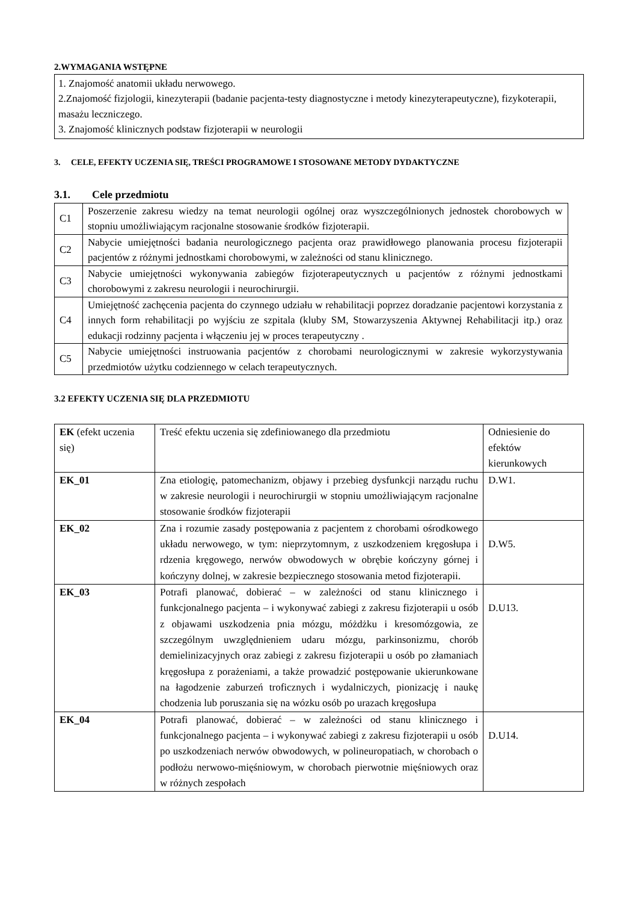2.WYMAGANIA WSTĘPNE
1. Znajomość anatomii układu nerwowego.
2.Znajomość fizjologii, kinezyterapii (badanie pacjenta-testy diagnostyczne i metody kinezyterapeutyczne), fizykoterapii, masażu leczniczego.
3. Znajomość klinicznych podstaw fizjoterapii w neurologii
3. CELE, EFEKTY UCZENIA SIĘ, TREŚCI PROGRAMOWE I STOSOWANE METODY DYDAKTYCZNE
3.1. Cele przedmiotu
| C1 | Poszerzenie zakresu wiedzy na temat neurologii ogólnej oraz wyszczególnionych jednostek chorobowych w stopniu umożliwiającym racjonalne stosowanie środków fizjoterapii. |
| C2 | Nabycie umiejętności badania neurologicznego pacjenta oraz prawidłowego planowania procesu fizjoterapii pacjentów z różnymi jednostkami chorobowymi, w zależności od stanu klinicznego. |
| C3 | Nabycie umiejętności wykonywania zabiegów fizjoterapeutycznych u pacjentów z różnymi jednostkami chorobowymi z zakresu neurologii i neurochirurgii. |
| C4 | Umiejętność zachęcenia pacjenta do czynnego udziału w rehabilitacji poprzez doradzanie pacjentowi korzystania z innych form rehabilitacji po wyjściu ze szpitala (kluby SM, Stowarzyszenia Aktywnej Rehabilitacji itp.) oraz edukacji rodzinny pacjenta i włączeniu jej w proces terapeutyczny . |
| C5 | Nabycie umiejętności instruowania pacjentów z chorobami neurologicznymi w zakresie wykorzystywania przedmiotów użytku codziennego w celach terapeutycznych. |
3.2 EFEKTY UCZENIA SIĘ DLA PRZEDMIOTU
| EK (efekt uczenia się) | Treść efektu uczenia się zdefiniowanego dla przedmiotu | Odniesienie do efektów kierunkowych |
| EK_01 | Zna etiologię, patomechanizm, objawy i przebieg dysfunkcji narządu ruchu w zakresie neurologii i neurochirurgii w stopniu umożliwiającym racjonalne stosowanie środków fizjoterapii | D.W1. |
| EK_02 | Zna i rozumie zasady postępowania z pacjentem z chorobami ośrodkowego układu nerwowego, w tym: nieprzytomnym, z uszkodzeniem kręgosłupa i rdzenia kręgowego, nerwów obwodowych w obrębie kończyny górnej i kończyny dolnej, w zakresie bezpiecznego stosowania metod fizjoterapii. | D.W5. |
| EK_03 | Potrafi planować, dobierać – w zależności od stanu klinicznego i funkcjonalnego pacjenta – i wykonywać zabiegi z zakresu fizjoterapii u osób z objawami uszkodzenia pnia mózgu, móżdżku i kresomózgowia, ze szczególnym uwzględnieniem udaru mózgu, parkinsonizmu, chorób demielinizacyjnych oraz zabiegi z zakresu fizjoterapii u osób po złamaniach kręgosłupa z porażeniami, a także prowadzić postępowanie ukierunkowane na łagodzenie zaburzeń troficznych i wydalniczych, pionizację i naukę chodzenia lub poruszania się na wózku osób po urazach kręgosłupa | D.U13. |
| EK_04 | Potrafi planować, dobierać – w zależności od stanu klinicznego i funkcjonalnego pacjenta – i wykonywać zabiegi z zakresu fizjoterapii u osób po uszkodzeniach nerwów obwodowych, w polineuropatiach, w chorobach o podłożu nerwowo-mięśniowym, w chorobach pierwotnie mięśniowych oraz w różnych zespołach | D.U14. |